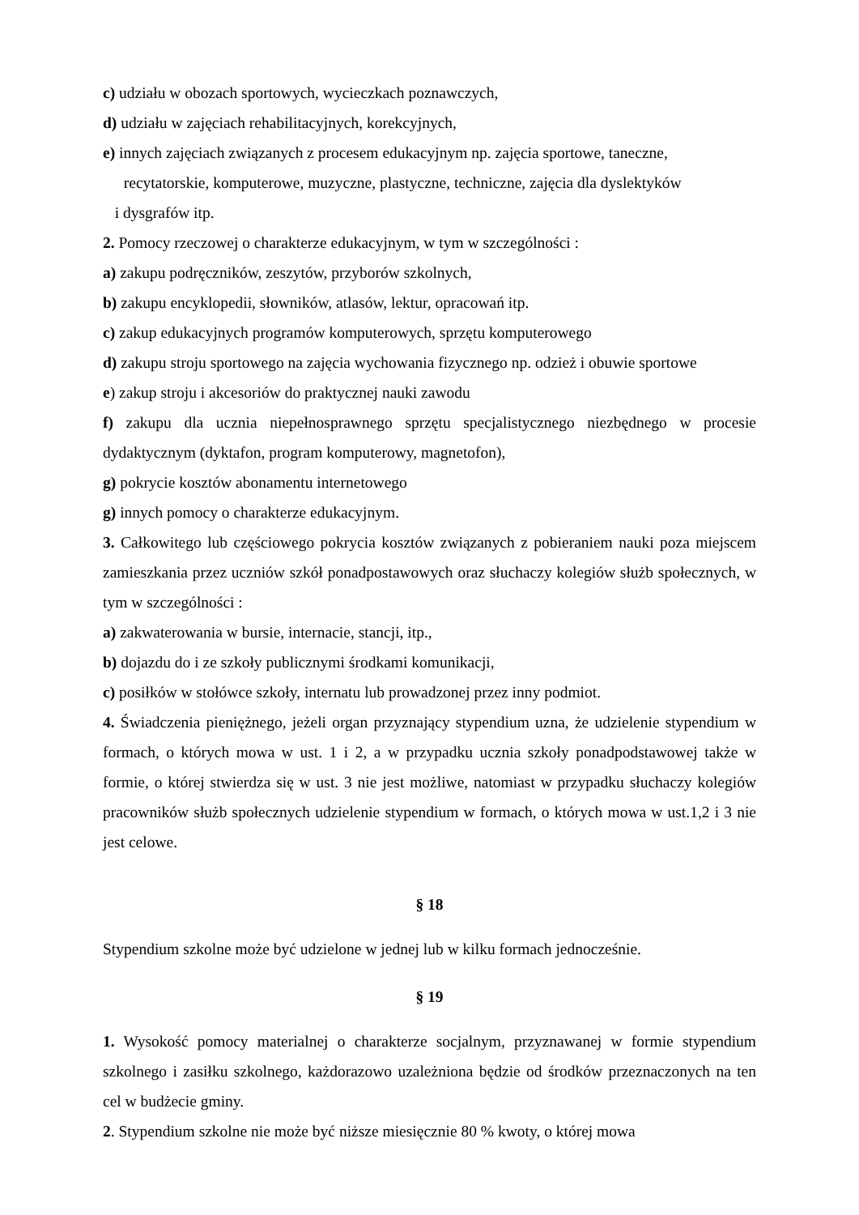c) udziału w obozach sportowych, wycieczkach poznawczych,
d) udziału w zajęciach rehabilitacyjnych, korekcyjnych,
e) innych zajęciach związanych z procesem edukacyjnym np. zajęcia sportowe, taneczne,
recytatorskie, komputerowe, muzyczne, plastyczne, techniczne, zajęcia dla dyslektyków
i dysgrafów itp.
2. Pomocy rzeczowej o charakterze edukacyjnym, w tym w szczególności :
a) zakupu podręczników, zeszytów, przyborów szkolnych,
b) zakupu encyklopedii, słowników, atlasów, lektur, opracowań itp.
c) zakup edukacyjnych programów komputerowych, sprzętu komputerowego
d) zakupu stroju sportowego na zajęcia wychowania fizycznego np. odzież i obuwie sportowe
e) zakup stroju i akcesoriów do praktycznej nauki zawodu
f) zakupu dla ucznia niepełnosprawnego sprzętu specjalistycznego niezbędnego w procesie dydaktycznym (dyktafon, program komputerowy, magnetofon),
g) pokrycie kosztów abonamentu internetowego
g) innych pomocy o charakterze edukacyjnym.
3. Całkowitego lub częściowego pokrycia kosztów związanych z pobieraniem nauki poza miejscem zamieszkania przez uczniów szkół ponadpostawowych oraz słuchaczy kolegiów służb społecznych, w tym w szczególności :
a) zakwaterowania w bursie, internacie, stancji, itp.,
b) dojazdu do i ze szkoły publicznymi środkami komunikacji,
c) posiłków w stołówce szkoły, internatu lub prowadzonej przez inny podmiot.
4. Świadczenia pieniężnego, jeżeli organ przyznający stypendium uzna, że udzielenie stypendium w formach, o których mowa w ust. 1 i 2, a w przypadku ucznia szkoły ponadpodstawowej także w formie, o której stwierdza się w ust. 3 nie jest możliwe, natomiast w przypadku słuchaczy kolegiów pracowników służb społecznych udzielenie stypendium w formach, o których mowa w ust.1,2 i 3 nie jest celowe.
§ 18
Stypendium szkolne może być udzielone w jednej lub w kilku formach jednocześnie.
§ 19
1. Wysokość pomocy materialnej o charakterze socjalnym, przyznawanej w formie stypendium szkolnego i zasiłku szkolnego, każdorazowo uzależniona będzie od środków przeznaczonych na ten cel w budżecie gminy.
2. Stypendium szkolne nie może być niższe miesięcznie 80 % kwoty, o której mowa